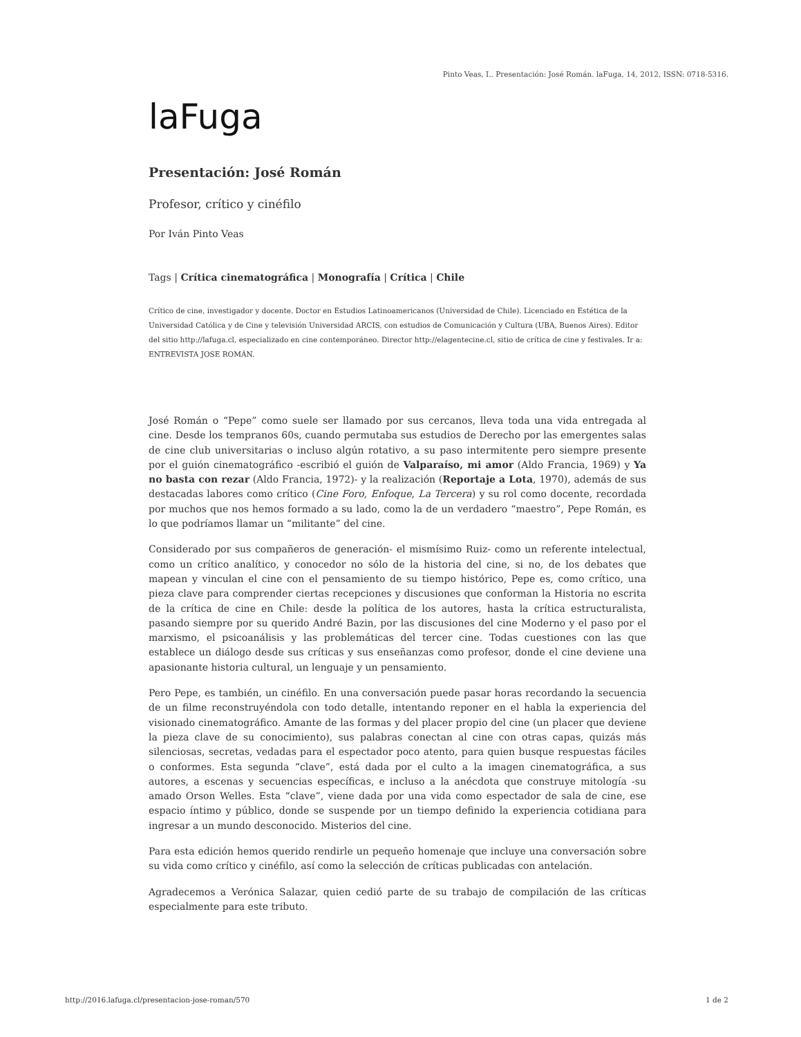Pinto Veas, I.. Presentación: José Román. laFuga, 14, 2012, ISSN: 0718-5316.
laFuga
Presentación: José Román
Profesor, crítico y cinéfilo
Por Iván Pinto Veas
Tags | Crítica cinematográfica | Monografía | Crítica | Chile
Crítico de cine, investigador y docente. Doctor en Estudios Latinoamericanos (Universidad de Chile). Licenciado en Estética de la Universidad Católica y de Cine y televisión Universidad ARCIS, con estudios de Comunicación y Cultura (UBA, Buenos Aires). Editor del sitio http://lafuga.cl, especializado en cine contemporáneo. Director http://elagentecine.cl, sitio de crítica de cine y festivales. Ir a: ENTREVISTA JOSE ROMÁN.
José Román o “Pepe” como suele ser llamado por sus cercanos, lleva toda una vida entregada al cine. Desde los tempranos 60s, cuando permutaba sus estudios de Derecho por las emergentes salas de cine club universitarias o incluso algún rotativo, a su paso intermitente pero siempre presente por el guión cinematográfico -escribió el guión de Valparaíso, mi amor (Aldo Francia, 1969) y Ya no basta con rezar (Aldo Francia, 1972)- y la realización (Reportaje a Lota, 1970), además de sus destacadas labores como crítico (Cine Foro, Enfoque, La Tercera) y su rol como docente, recordada por muchos que nos hemos formado a su lado, como la de un verdadero “maestro”, Pepe Román, es lo que podríamos llamar un “militante” del cine.
Considerado por sus compañeros de generación- el mismísimo Ruiz- como un referente intelectual, como un crítico analítico, y conocedor no sólo de la historia del cine, si no, de los debates que mapean y vinculan el cine con el pensamiento de su tiempo histórico, Pepe es, como crítico, una pieza clave para comprender ciertas recepciones y discusiones que conforman la Historia no escrita de la crítica de cine en Chile: desde la política de los autores, hasta la crítica estructuralista, pasando siempre por su querido André Bazin, por las discusiones del cine Moderno y el paso por el marxismo, el psicoanálisis y las problemáticas del tercer cine. Todas cuestiones con las que establece un diálogo desde sus críticas y sus enseñanzas como profesor, donde el cine deviene una apasionante historia cultural, un lenguaje y un pensamiento.
Pero Pepe, es también, un cinéfilo. En una conversación puede pasar horas recordando la secuencia de un filme reconstruyéndola con todo detalle, intentando reponer en el habla la experiencia del visionado cinematográfico. Amante de las formas y del placer propio del cine (un placer que deviene la pieza clave de su conocimiento), sus palabras conectan al cine con otras capas, quizás más silenciosas, secretas, vedadas para el espectador poco atento, para quien busque respuestas fáciles o conformes. Esta segunda “clave”, está dada por el culto a la imagen cinematográfica, a sus autores, a escenas y secuencias específicas, e incluso a la anécdota que construye mitología -su amado Orson Welles. Esta “clave”, viene dada por una vida como espectador de sala de cine, ese espacio íntimo y público, donde se suspende por un tiempo definido la experiencia cotidiana para ingresar a un mundo desconocido. Misterios del cine.
Para esta edición hemos querido rendirle un pequeño homenaje que incluye una conversación sobre su vida como crítico y cinéfilo, así como la selección de críticas publicadas con antelación.
Agradecemos a Verónica Salazar, quien cedió parte de su trabajo de compilación de las críticas especialmente para este tributo.
http://2016.lafuga.cl/presentacion-jose-roman/570 1 de 2